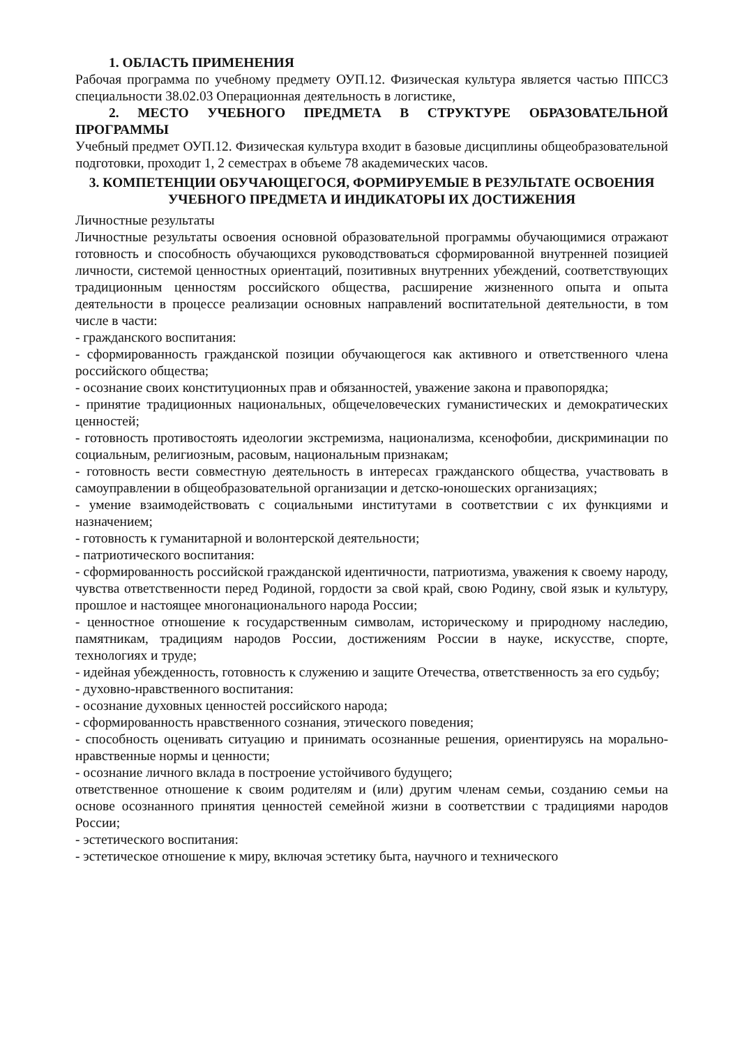1. ОБЛАСТЬ ПРИМЕНЕНИЯ
Рабочая программа по учебному предмету ОУП.12. Физическая культура является частью ППССЗ специальности 38.02.03 Операционная деятельность в логистике,
2. МЕСТО УЧЕБНОГО ПРЕДМЕТА В СТРУКТУРЕ ОБРАЗОВАТЕЛЬНОЙ ПРОГРАММЫ
Учебный предмет ОУП.12. Физическая культура входит в базовые дисциплины общеобразовательной подготовки, проходит 1, 2 семестрах в объеме 78 академических часов.
3. КОМПЕТЕНЦИИ ОБУЧАЮЩЕГОСЯ, ФОРМИРУЕМЫЕ В РЕЗУЛЬТАТЕ ОСВОЕНИЯ УЧЕБНОГО ПРЕДМЕТА И ИНДИКАТОРЫ ИХ ДОСТИЖЕНИЯ
Личностные результаты
Личностные результаты освоения основной образовательной программы обучающимися отражают готовность и способность обучающихся руководствоваться сформированной внутренней позицией личности, системой ценностных ориентаций, позитивных внутренних убеждений, соответствующих традиционным ценностям российского общества, расширение жизненного опыта и опыта деятельности в процессе реализации основных направлений воспитательной деятельности, в том числе в части:
- гражданского воспитания:
- сформированность гражданской позиции обучающегося как активного и ответственного члена российского общества;
- осознание своих конституционных прав и обязанностей, уважение закона и правопорядка;
- принятие традиционных национальных, общечеловеческих гуманистических и демократических ценностей;
- готовность противостоять идеологии экстремизма, национализма, ксенофобии, дискриминации по социальным, религиозным, расовым, национальным признакам;
- готовность вести совместную деятельность в интересах гражданского общества, участвовать в самоуправлении в общеобразовательной организации и детско-юношеских организациях;
- умение взаимодействовать с социальными институтами в соответствии с их функциями и назначением;
- готовность к гуманитарной и волонтерской деятельности;
- патриотического воспитания:
- сформированность российской гражданской идентичности, патриотизма, уважения к своему народу, чувства ответственности перед Родиной, гордости за свой край, свою Родину, свой язык и культуру, прошлое и настоящее многонационального народа России;
- ценностное отношение к государственным символам, историческому и природному наследию, памятникам, традициям народов России, достижениям России в науке, искусстве, спорте, технологиях и труде;
- идейная убежденность, готовность к служению и защите Отечества, ответственность за его судьбу;
- духовно-нравственного воспитания:
- осознание духовных ценностей российского народа;
- сформированность нравственного сознания, этического поведения;
- способность оценивать ситуацию и принимать осознанные решения, ориентируясь на морально-нравственные нормы и ценности;
- осознание личного вклада в построение устойчивого будущего;
ответственное отношение к своим родителям и (или) другим членам семьи, созданию семьи на основе осознанного принятия ценностей семейной жизни в соответствии с традициями народов России;
- эстетического воспитания:
- эстетическое отношение к миру, включая эстетику быта, научного и технического